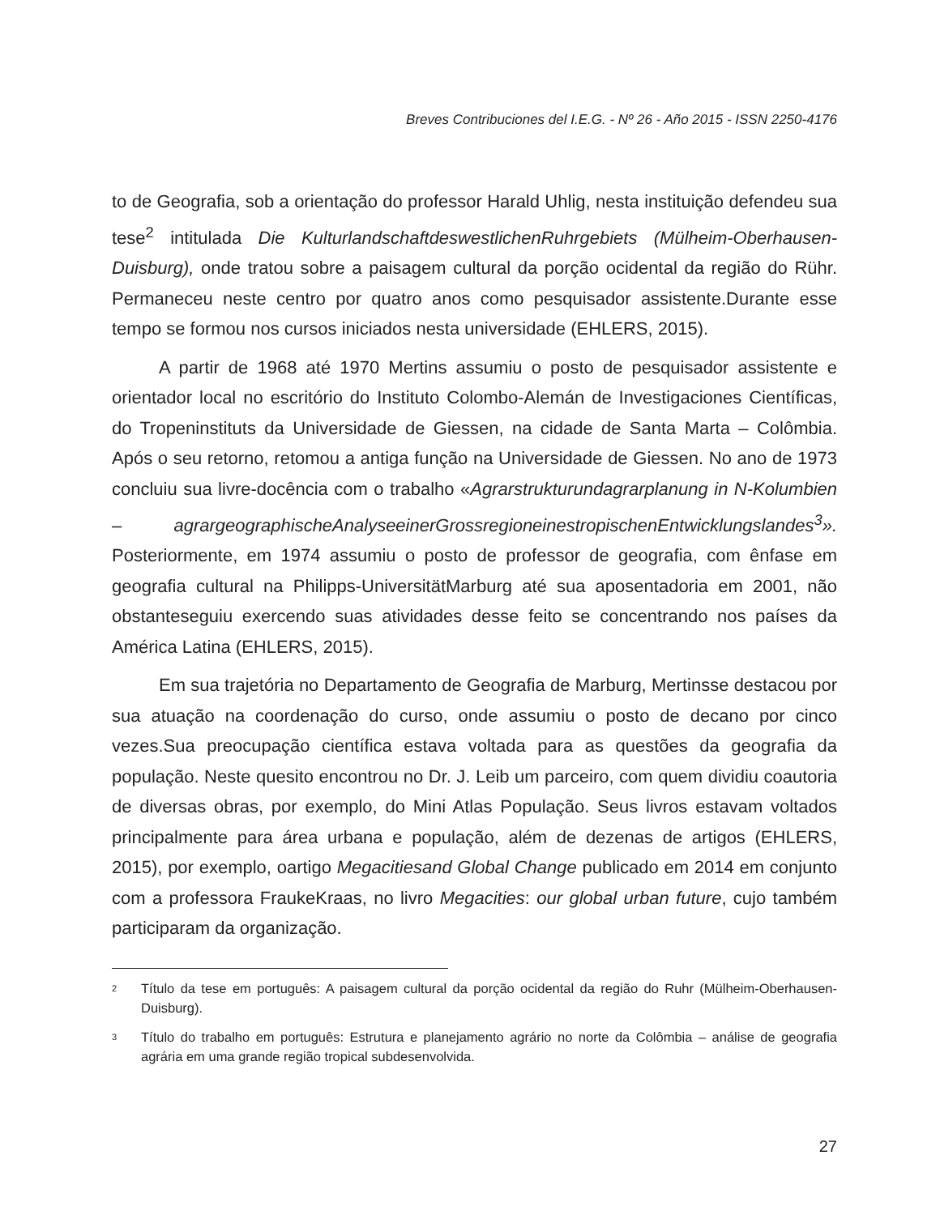Breves Contribuciones del I.E.G. - Nº 26 - Año 2015 - ISSN 2250-4176
to de Geografia, sob a orientação do professor Harald Uhlig, nesta instituição defendeu sua tese<sup>2</sup> intitulada Die KulturlandschaftdeswestlichenRuhrgebiets (Mülheim-Oberhausen-Duisburg), onde tratou sobre a paisagem cultural da porção ocidental da região do Rühr. Permaneceu neste centro por quatro anos como pesquisador assistente.Durante esse tempo se formou nos cursos iniciados nesta universidade (EHLERS, 2015).
A partir de 1968 até 1970 Mertins assumiu o posto de pesquisador assistente e orientador local no escritório do Instituto Colombo-Alemán de Investigaciones Científicas, do Tropeninstituts da Universidade de Giessen, na cidade de Santa Marta – Colômbia. Após o seu retorno, retomou a antiga função na Universidade de Giessen. No ano de 1973 concluiu sua livre-docência com o trabalho «Agrarstrukturundagrarplanung in N-Kolumbien – agrargeographischeAnalyseeinerGrossregioneinestropischenEntwicklungslandes<sup>3</sup>». Posteriormente, em 1974 assumiu o posto de professor de geografia, com ênfase em geografia cultural na Philipps-UniversitätMarburg até sua aposentadoria em 2001, não obstanteseguiu exercendo suas atividades desse feito se concentrando nos países da América Latina (EHLERS, 2015).
Em sua trajetória no Departamento de Geografia de Marburg, Mertinsse destacou por sua atuação na coordenação do curso, onde assumiu o posto de decano por cinco vezes.Sua preocupação científica estava voltada para as questões da geografia da população. Neste quesito encontrou no Dr. J. Leib um parceiro, com quem dividiu coautoria de diversas obras, por exemplo, do Mini Atlas População. Seus livros estavam voltados principalmente para área urbana e população, além de dezenas de artigos (EHLERS, 2015), por exemplo, oartigo Megacitiesand Global Change publicado em 2014 em conjunto com a professora FraukeKraas, no livro Megacities: our global urban future, cujo também participaram da organização.
<sup>2</sup> Título da tese em português: A paisagem cultural da porção ocidental da região do Ruhr (Mülheim-Oberhausen-Duisburg).
<sup>3</sup> Título do trabalho em português: Estrutura e planejamento agrário no norte da Colômbia – análise de geografia agrária em uma grande região tropical subdesenvolvida.
27